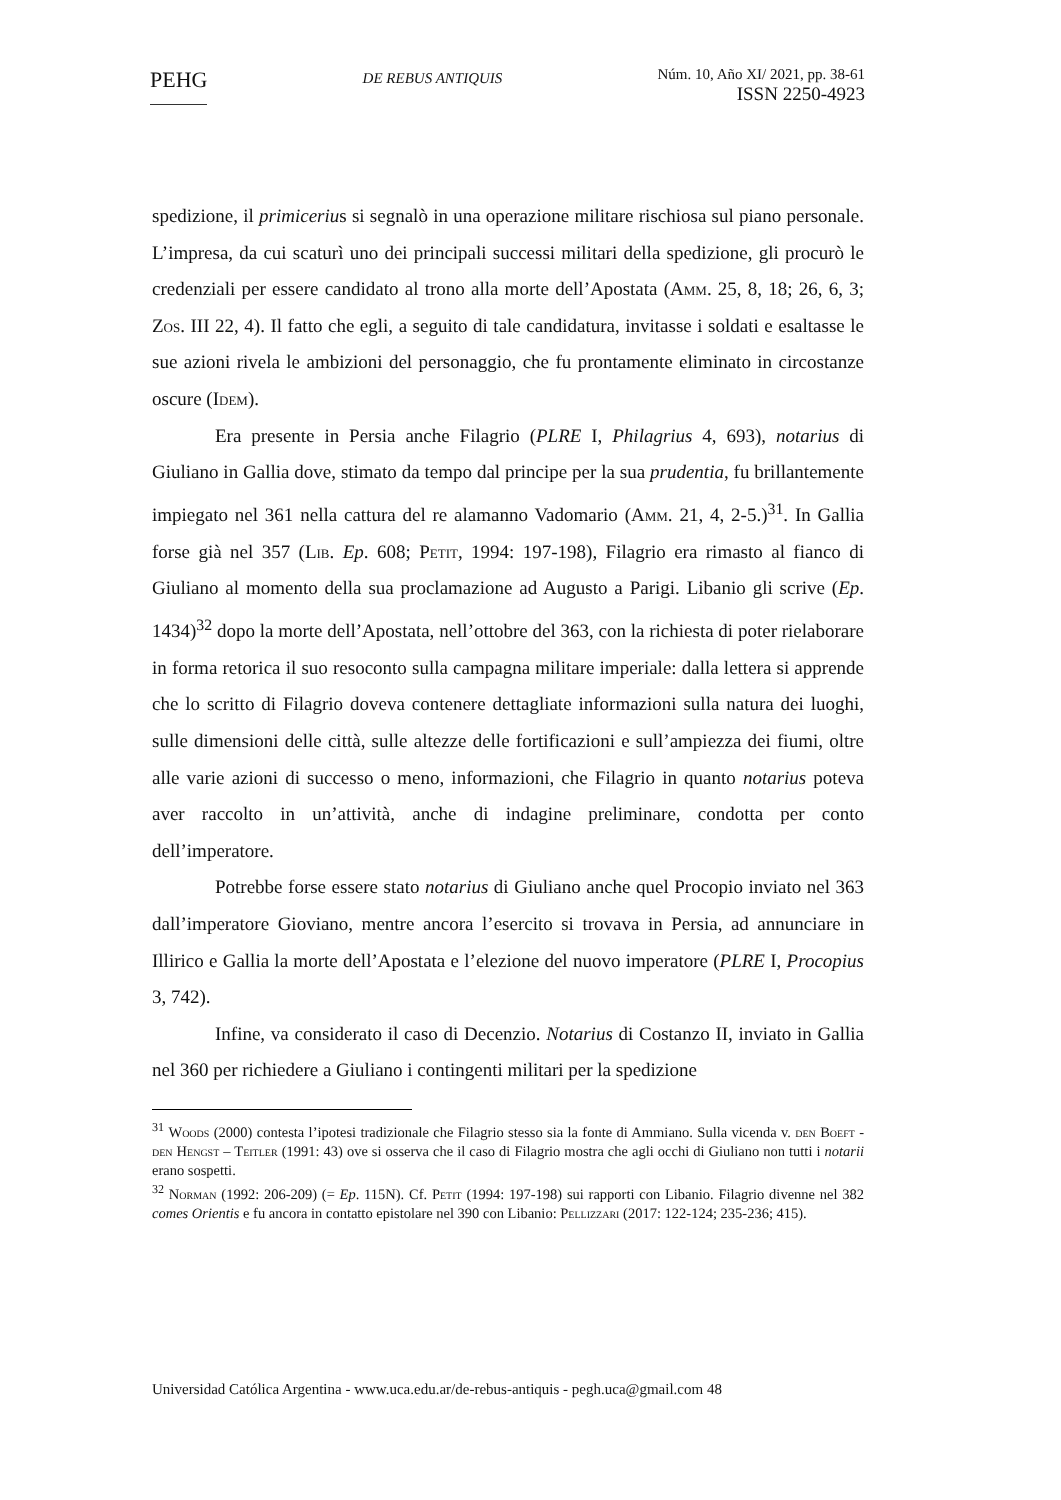PEHG
DE REBUS ANTIQUIS
Núm. 10, Año XI/ 2021, pp. 38-61
ISSN 2250-4923
spedizione, il primicerius si segnalò in una operazione militare rischiosa sul piano personale. L’impresa, da cui scaturì uno dei principali successi militari della spedizione, gli procurò le credenziali per essere candidato al trono alla morte dell’Apostata (Amm. 25, 8, 18; 26, 6, 3; Zos. III 22, 4). Il fatto che egli, a seguito di tale candidatura, invitasse i soldati e esaltasse le sue azioni rivela le ambizioni del personaggio, che fu prontamente eliminato in circostanze oscure (Idem).
Era presente in Persia anche Filagrio (PLRE I, Philagrius 4, 693), notarius di Giuliano in Gallia dove, stimato da tempo dal principe per la sua prudentia, fu brillantemente impiegato nel 361 nella cattura del re alamanno Vadomario (Amm. 21, 4, 2-5.)<sup>31</sup>. In Gallia forse già nel 357 (Lib. Ep. 608; Petit, 1994: 197-198), Filagrio era rimasto al fianco di Giuliano al momento della sua proclamazione ad Augusto a Parigi. Libanio gli scrive (Ep. 1434)<sup>32</sup> dopo la morte dell’Apostata, nell’ottobre del 363, con la richiesta di poter rielaborare in forma retorica il suo resoconto sulla campagna militare imperiale: dalla lettera si apprende che lo scritto di Filagrio doveva contenere dettagliate informazioni sulla natura dei luoghi, sulle dimensioni delle città, sulle altezze delle fortificazioni e sull’ampiezza dei fiumi, oltre alle varie azioni di successo o meno, informazioni, che Filagrio in quanto notarius poteva aver raccolto in un’attività, anche di indagine preliminare, condotta per conto dell’imperatore.
Potrebbe forse essere stato notarius di Giuliano anche quel Procopio inviato nel 363 dall’imperatore Gioviano, mentre ancora l’esercito si trovava in Persia, ad annunciare in Illirico e Gallia la morte dell’Apostata e l’elezione del nuovo imperatore (PLRE I, Procopius 3, 742).
Infine, va considerato il caso di Decenzio. Notarius di Costanzo II, inviato in Gallia nel 360 per richiedere a Giuliano i contingenti militari per la spedizione
<sup>31</sup> Woods (2000) contesta l’ipotesi tradizionale che Filagrio stesso sia la fonte di Ammiano. Sulla vicenda v. den Boeft - den Hengst – Teitler (1991: 43) ove si osserva che il caso di Filagrio mostra che agli occhi di Giuliano non tutti i notarii erano sospetti.
<sup>32</sup> Norman (1992: 206-209) (= Ep. 115N). Cf. Petit (1994: 197-198) sui rapporti con Libanio. Filagrio divenne nel 382 comes Orientis e fu ancora in contatto epistolare nel 390 con Libanio: Pellizzari (2017: 122-124; 235-236; 415).
Universidad Católica Argentina - www.uca.edu.ar/de-rebus-antiquis - pegh.uca@gmail.com 48